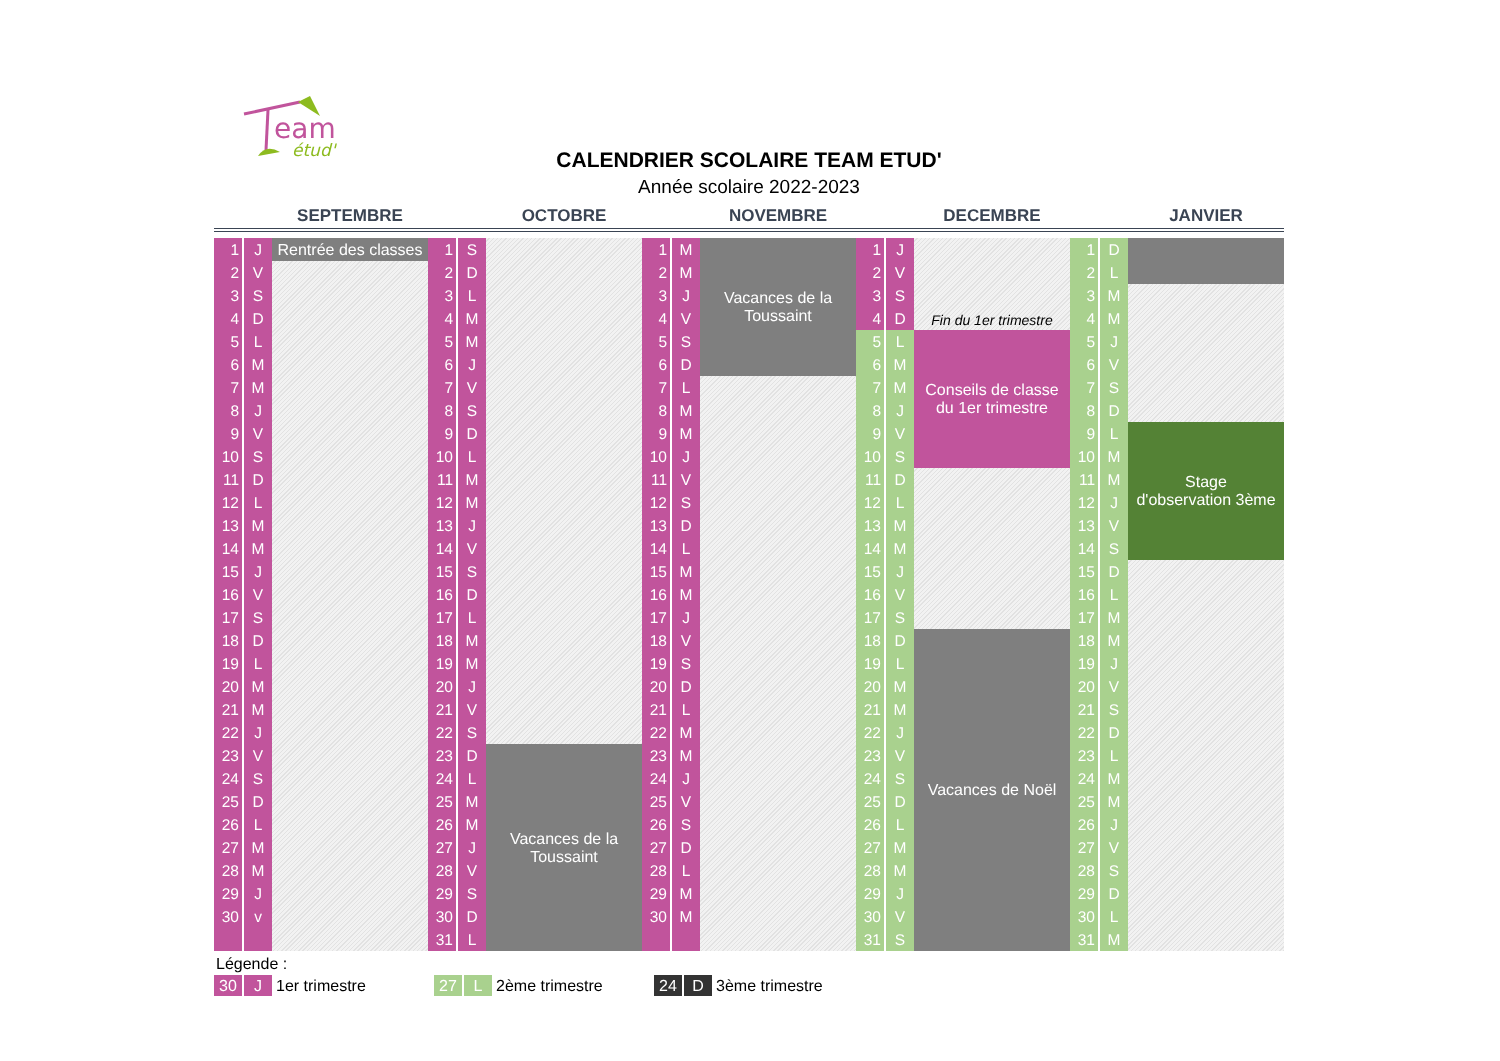eam
étud'
CALENDRIER SCOLAIRE TEAM ETUD'
Année scolaire 2022-2023
| | | SEPTEMBRE | | | OCTOBRE | | | NOVEMBRE | | | DECEMBRE | | | JANVIER |
| --- | --- | --- | --- | --- | --- | --- | --- | --- | --- | --- | --- | --- | --- | --- |
| 1 | J | Rentrée des classes | 1 | S | | 1 | M | Vacances de la Toussaint | 1 | J | Fin du 1er trimestre | 1 | D | |
| 2 | V | | 2 | D | | 2 | M | | 2 | V | | 2 | L | |
| 3 | S | | 3 | L | | 3 | J | | 3 | S | | 3 | M | |
| 4 | D | | 4 | M | | 4 | V | | 4 | D | | 4 | M | |
| 5 | L | | 5 | M | | 5 | S | | 5 | L | Conseils de classe du 1er trimestre | 5 | J | |
| 6 | M | | 6 | J | | 6 | D | | 6 | M | | 6 | V | |
| 7 | M | | 7 | V | | 7 | L | | 7 | M | | 7 | S | |
| 8 | J | | 8 | S | | 8 | M | | 8 | J | | 8 | D | |
| 9 | V | | 9 | D | | 9 | M | | 9 | V | | 9 | L | Stage d'observation 3ème |
| 10 | S | | 10 | L | | 10 | J | | 10 | S | | 10 | M | |
| 11 | D | | 11 | M | | 11 | V | | 11 | D | | 11 | M | |
| 12 | L | | 12 | M | | 12 | S | | 12 | L | | 12 | J | |
| 13 | M | | 13 | J | | 13 | D | | 13 | M | | 13 | V | |
| 14 | M | | 14 | V | | 14 | L | | 14 | M | | 14 | S | |
| 15 | J | | 15 | S | | 15 | M | | 15 | J | | 15 | D | |
| 16 | V | | 16 | D | | 16 | M | | 16 | V | | 16 | L | |
| 17 | S | | 17 | L | | 17 | J | | 17 | S | | 17 | M | |
| 18 | D | | 18 | M | | 18 | V | | 18 | D | Vacances de Noël | 18 | M | |
| 19 | L | | 19 | M | | 19 | S | | 19 | L | | 19 | J | |
| 20 | M | | 20 | J | | 20 | D | | 20 | M | | 20 | V | |
| 21 | M | | 21 | V | | 21 | L | | 21 | M | | 21 | S | |
| 22 | J | | 22 | S | | 22 | M | | 22 | J | | 22 | D | |
| 23 | V | | 23 | D | Vacances de la Toussaint | 23 | M | | 23 | V | | 23 | L | |
| 24 | S | | 24 | L | | 24 | J | | 24 | S | | 24 | M | |
| 25 | D | | 25 | M | | 25 | V | | 25 | D | | 25 | M | |
| 26 | L | | 26 | M | | 26 | S | | 26 | L | | 26 | J | |
| 27 | M | | 27 | J | | 27 | D | | 27 | M | | 27 | V | |
| 28 | M | | 28 | V | | 28 | L | | 28 | M | | 28 | S | |
| 29 | J | | 29 | S | | 29 | M | | 29 | J | | 29 | D | |
| 30 | v | | 30 | D | | 30 | M | | 30 | V | | 30 | L | |
| | | | 31 | L | | | | | 31 | S | | 31 | M | |
Légende :
30 J 1er trimestre 27 L 2ème trimestre 24 D 3ème trimestre